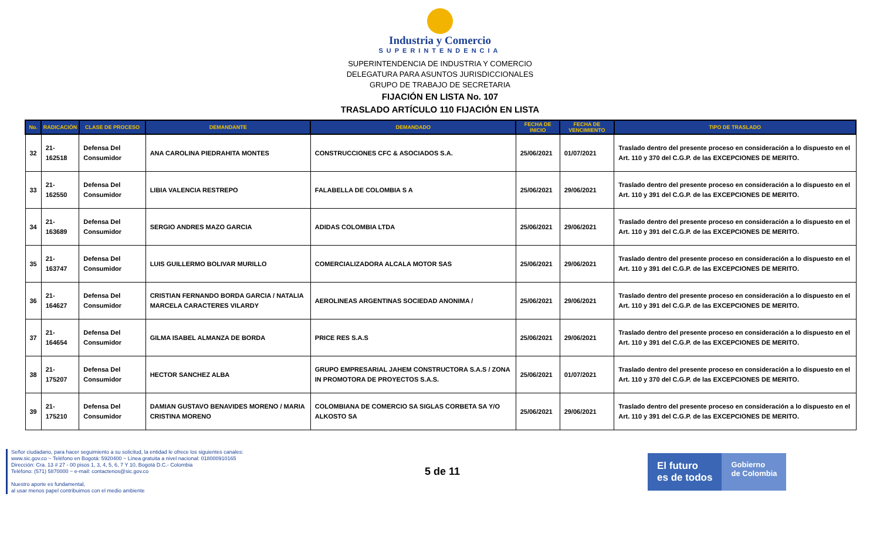Industria y Comercio
SUPERINTENDENCIA
SUPERINTENDENCIA DE INDUSTRIA Y COMERCIO
DELEGATURA PARA ASUNTOS JURISDICCIONALES
GRUPO DE TRABAJO DE SECRETARIA
FIJACIÓN EN LISTA No. 107
TRASLADO ARTÍCULO 110 FIJACIÓN EN LISTA
| No. | RADICACIÓN | CLASE DE PROCESO | DEMANDANTE | DEMANDADO | FECHA DE INICIO | FECHA DE VENCIMIENTO | TIPO DE TRASLADO |
| --- | --- | --- | --- | --- | --- | --- | --- |
| 32 | 21-162518 | Defensa Del Consumidor | ANA CAROLINA PIEDRAHITA MONTES | CONSTRUCCIONES CFC & ASOCIADOS S.A. | 25/06/2021 | 01/07/2021 | Traslado dentro del presente proceso en consideración a lo dispuesto en el Art. 110 y 370 del C.G.P. de las EXCEPCIONES DE MERITO. |
| 33 | 21-162550 | Defensa Del Consumidor | LIBIA VALENCIA RESTREPO | FALABELLA DE COLOMBIA S A | 25/06/2021 | 29/06/2021 | Traslado dentro del presente proceso en consideración a lo dispuesto en el Art. 110 y 391 del C.G.P. de las EXCEPCIONES DE MERITO. |
| 34 | 21-163689 | Defensa Del Consumidor | SERGIO ANDRES MAZO GARCIA | ADIDAS COLOMBIA LTDA | 25/06/2021 | 29/06/2021 | Traslado dentro del presente proceso en consideración a lo dispuesto en el Art. 110 y 391 del C.G.P. de las EXCEPCIONES DE MERITO. |
| 35 | 21-163747 | Defensa Del Consumidor | LUIS GUILLERMO BOLIVAR MURILLO | COMERCIALIZADORA ALCALA MOTOR SAS | 25/06/2021 | 29/06/2021 | Traslado dentro del presente proceso en consideración a lo dispuesto en el Art. 110 y 391 del C.G.P. de las EXCEPCIONES DE MERITO. |
| 36 | 21-164627 | Defensa Del Consumidor | CRISTIAN FERNANDO BORDA GARCIA / NATALIA MARCELA CARACTERES VILARDY | AEROLINEAS ARGENTINAS SOCIEDAD ANONIMA / | 25/06/2021 | 29/06/2021 | Traslado dentro del presente proceso en consideración a lo dispuesto en el Art. 110 y 391 del C.G.P. de las EXCEPCIONES DE MERITO. |
| 37 | 21-164654 | Defensa Del Consumidor | GILMA ISABEL ALMANZA DE BORDA | PRICE RES S.A.S | 25/06/2021 | 29/06/2021 | Traslado dentro del presente proceso en consideración a lo dispuesto en el Art. 110 y 391 del C.G.P. de las EXCEPCIONES DE MERITO. |
| 38 | 21-175207 | Defensa Del Consumidor | HECTOR SANCHEZ ALBA | GRUPO EMPRESARIAL JAHEM CONSTRUCTORA S.A.S / ZONA IN PROMOTORA DE PROYECTOS S.A.S. | 25/06/2021 | 01/07/2021 | Traslado dentro del presente proceso en consideración a lo dispuesto en el Art. 110 y 370 del C.G.P. de las EXCEPCIONES DE MERITO. |
| 39 | 21-175210 | Defensa Del Consumidor | DAMIAN GUSTAVO BENAVIDES MORENO / MARIA CRISTINA MORENO | COLOMBIANA DE COMERCIO SA SIGLAS CORBETA SA Y/O ALKOSTO SA | 25/06/2021 | 29/06/2021 | Traslado dentro del presente proceso en consideración a lo dispuesto en el Art. 110 y 391 del C.G.P. de las EXCEPCIONES DE MERITO. |
Señor ciudadano, para hacer seguimiento a su solicitud, la entidad le ofrece los siguientes canales:
www.sic.gov.co ~ Teléfono en Bogotá: 5920400 ~ Línea gratuita a nivel nacional: 018000910165
Dirección: Cra. 13 # 27 - 00 pisos 1, 3, 4, 5, 6, 7 Y 10, Bogotá D.C.- Colombia
Teléfono: (571) 5870000 ~ e-mail: contactenos@sic.gov.co
Nuestro aporte es fundamental,
al usar menos papel contribuimos con el medio ambiente
5 de 11
El futuro
es de todos
Gobierno
de Colombia